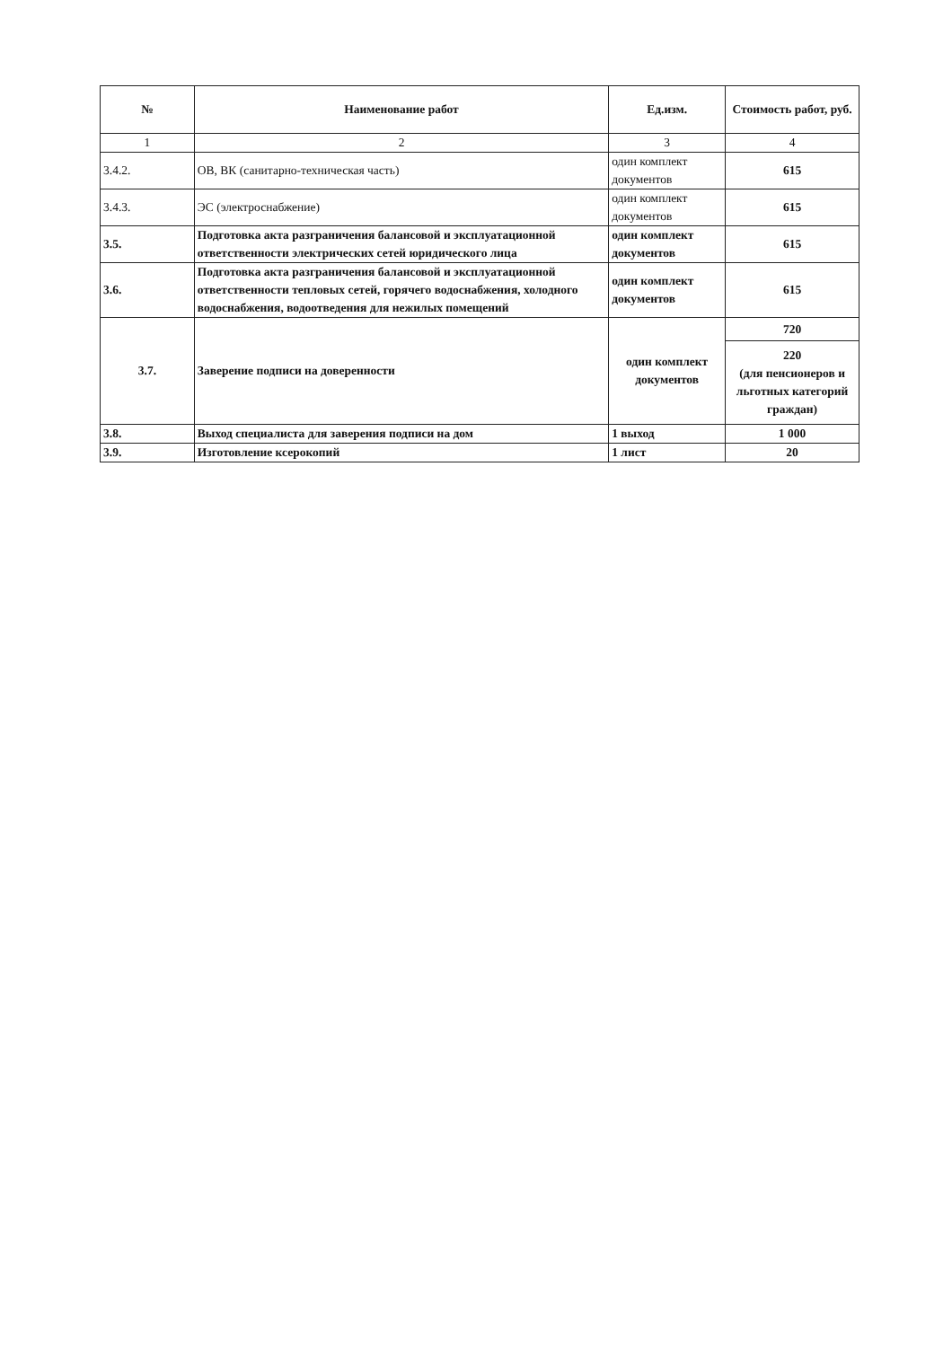| № | Наименование работ | Ед.изм. | Стоимость работ, руб. |
| --- | --- | --- | --- |
| 1 | 2 | 3 | 4 |
| 3.4.2. | ОВ, ВК (санитарно-техническая часть) | один комплект документов | 615 |
| 3.4.3. | ЭС (электроснабжение) | один комплект документов | 615 |
| 3.5. | Подготовка акта разграничения балансовой и эксплуатационной ответственности электрических сетей юридического лица | один комплект документов | 615 |
| 3.6. | Подготовка акта разграничения балансовой и эксплуатационной ответственности тепловых сетей, горячего водоснабжения, холодного водоснабжения, водоотведения для нежилых помещений | один комплект документов | 615 |
| 3.7. | Заверение подписи на доверенности | один комплект документов | 720 |
| | | | 220 (для пенсионеров и льготных категорий граждан) |
| 3.8. | Выход специалиста для заверения подписи на дом | 1 выход | 1 000 |
| 3.9. | Изготовление ксерокопий | 1 лист | 20 |